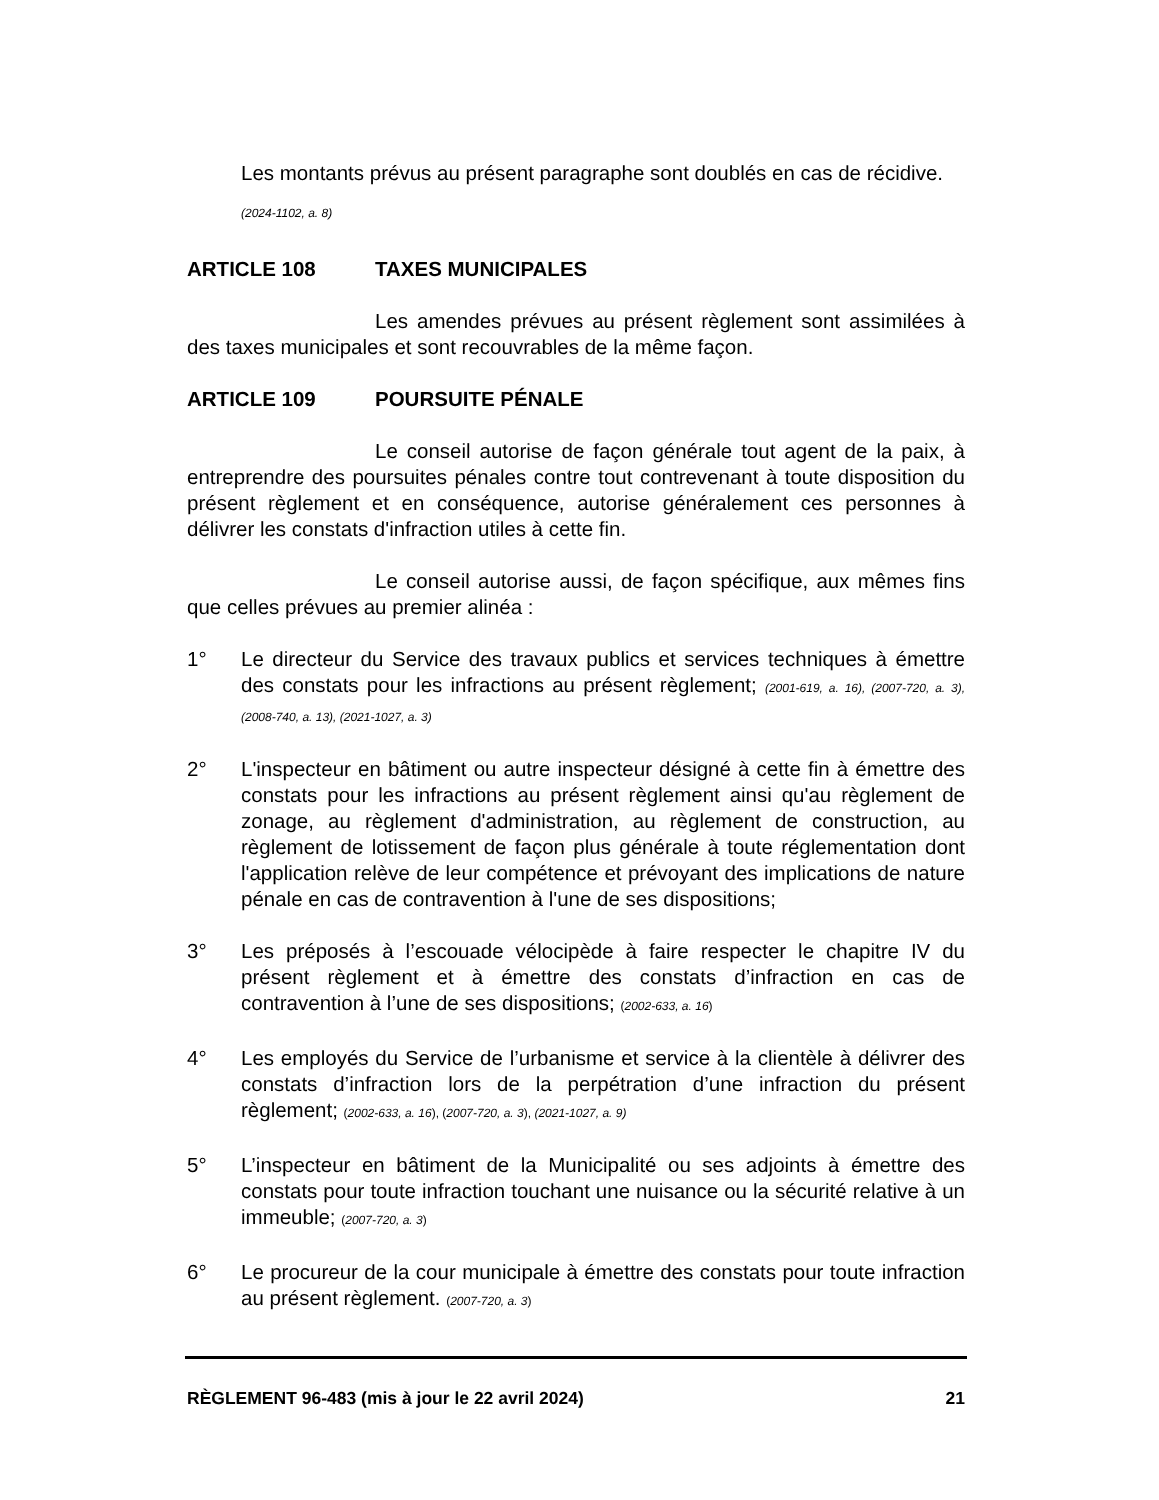Les montants prévus au présent paragraphe sont doublés en cas de récidive.
(2024-1102, a. 8)
ARTICLE 108 TAXES MUNICIPALES
Les amendes prévues au présent règlement sont assimilées à des taxes municipales et sont recouvrables de la même façon.
ARTICLE 109 POURSUITE PÉNALE
Le conseil autorise de façon générale tout agent de la paix, à entreprendre des poursuites pénales contre tout contrevenant à toute disposition du présent règlement et en conséquence, autorise généralement ces personnes à délivrer les constats d'infraction utiles à cette fin.
Le conseil autorise aussi, de façon spécifique, aux mêmes fins que celles prévues au premier alinéa :
1° Le directeur du Service des travaux publics et services techniques à émettre des constats pour les infractions au présent règlement; (2001-619, a. 16), (2007-720, a. 3), (2008-740, a. 13), (2021-1027, a. 3)
2° L'inspecteur en bâtiment ou autre inspecteur désigné à cette fin à émettre des constats pour les infractions au présent règlement ainsi qu'au règlement de zonage, au règlement d'administration, au règlement de construction, au règlement de lotissement de façon plus générale à toute réglementation dont l'application relève de leur compétence et prévoyant des implications de nature pénale en cas de contravention à l'une de ses dispositions;
3° Les préposés à l’escouade vélocipède à faire respecter le chapitre IV du présent règlement et à émettre des constats d’infraction en cas de contravention à l’une de ses dispositions; (2002-633, a. 16)
4° Les employés du Service de l’urbanisme et service à la clientèle à délivrer des constats d’infraction lors de la perpétration d’une infraction du présent règlement; (2002-633, a. 16), (2007-720, a. 3), (2021-1027, a. 9)
5° L’inspecteur en bâtiment de la Municipalité ou ses adjoints à émettre des constats pour toute infraction touchant une nuisance ou la sécurité relative à un immeuble; (2007-720, a. 3)
6° Le procureur de la cour municipale à émettre des constats pour toute infraction au présent règlement. (2007-720, a. 3)
RÈGLEMENT 96-483 (mis à jour le 22 avril 2024) 21